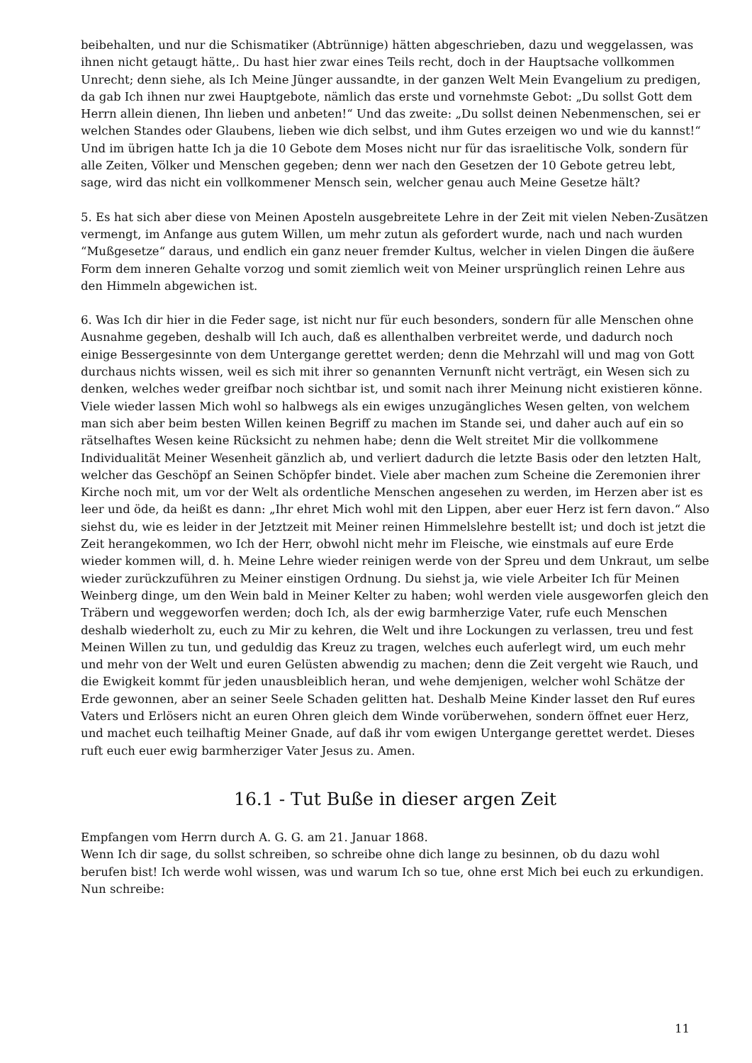beibehalten, und nur die Schismatiker (Abtrünnige) hätten abgeschrieben, dazu und weggelassen, was ihnen nicht getaugt hätte,. Du hast hier zwar eines Teils recht, doch in der Hauptsache vollkommen Unrecht; denn siehe, als Ich Meine Jünger aussandte, in der ganzen Welt Mein Evangelium zu predigen, da gab Ich ihnen nur zwei Hauptgebote, nämlich das erste und vornehmste Gebot: „Du sollst Gott dem Herrn allein dienen, Ihn lieben und anbeten!“ Und das zweite: „Du sollst deinen Nebenmenschen, sei er welchen Standes oder Glaubens, lieben wie dich selbst, und ihm Gutes erzeigen wo und wie du kannst!“ Und im übrigen hatte Ich ja die 10 Gebote dem Moses nicht nur für das israelitische Volk, sondern für alle Zeiten, Völker und Menschen gegeben; denn wer nach den Gesetzen der 10 Gebote getreu lebt, sage, wird das nicht ein vollkommener Mensch sein, welcher genau auch Meine Gesetze hält?
5. Es hat sich aber diese von Meinen Aposteln ausgebreitete Lehre in der Zeit mit vielen Neben-Zusätzen vermengt, im Anfange aus gutem Willen, um mehr zutun als gefordert wurde, nach und nach wurden “Mußgesetze“ daraus, und endlich ein ganz neuer fremder Kultus, welcher in vielen Dingen die äußere Form dem inneren Gehalte vorzog und somit ziemlich weit von Meiner ursprünglich reinen Lehre aus den Himmeln abgewichen ist.
6. Was Ich dir hier in die Feder sage, ist nicht nur für euch besonders, sondern für alle Menschen ohne Ausnahme gegeben, deshalb will Ich auch, daß es allenthalben verbreitet werde, und dadurch noch einige Bessergesinnte von dem Untergange gerettet werden; denn die Mehrzahl will und mag von Gott durchaus nichts wissen, weil es sich mit ihrer so genannten Vernunft nicht verträgt, ein Wesen sich zu denken, welches weder greifbar noch sichtbar ist, und somit nach ihrer Meinung nicht existieren könne. Viele wieder lassen Mich wohl so halbwegs als ein ewiges unzugängliches Wesen gelten, von welchem man sich aber beim besten Willen keinen Begriff zu machen im Stande sei, und daher auch auf ein so rätselhaftes Wesen keine Rücksicht zu nehmen habe; denn die Welt streitet Mir die vollkommene Individualität Meiner Wesenheit gänzlich ab, und verliert dadurch die letzte Basis oder den letzten Halt, welcher das Geschöpf an Seinen Schöpfer bindet. Viele aber machen zum Scheine die Zeremonien ihrer Kirche noch mit, um vor der Welt als ordentliche Menschen angesehen zu werden, im Herzen aber ist es leer und öde, da heißt es dann: „Ihr ehret Mich wohl mit den Lippen, aber euer Herz ist fern davon.“ Also siehst du, wie es leider in der Jetztzeit mit Meiner reinen Himmelslehre bestellt ist; und doch ist jetzt die Zeit herangekommen, wo Ich der Herr, obwohl nicht mehr im Fleische, wie einstmals auf eure Erde wieder kommen will, d. h. Meine Lehre wieder reinigen werde von der Spreu und dem Unkraut, um selbe wieder zurückzuführen zu Meiner einstigen Ordnung. Du siehst ja, wie viele Arbeiter Ich für Meinen Weinberg dinge, um den Wein bald in Meiner Kelter zu haben; wohl werden viele ausgeworfen gleich den Träbern und weggeworfen werden; doch Ich, als der ewig barmherzige Vater, rufe euch Menschen deshalb wiederholt zu, euch zu Mir zu kehren, die Welt und ihre Lockungen zu verlassen, treu und fest Meinen Willen zu tun, und geduldig das Kreuz zu tragen, welches euch auferlegt wird, um euch mehr und mehr von der Welt und euren Gelüsten abwendig zu machen; denn die Zeit vergeht wie Rauch, und die Ewigkeit kommt für jeden unausbleiblich heran, und wehe demjenigen, welcher wohl Schätze der Erde gewonnen, aber an seiner Seele Schaden gelitten hat. Deshalb Meine Kinder lasset den Ruf eures Vaters und Erlösers nicht an euren Ohren gleich dem Winde vorüberwehen, sondern öffnet euer Herz, und machet euch teilhaftig Meiner Gnade, auf daß ihr vom ewigen Untergange gerettet werdet. Dieses ruft euch euer ewig barmherziger Vater Jesus zu. Amen.
16.1 - Tut Buße in dieser argen Zeit
Empfangen vom Herrn durch A. G. G. am 21. Januar 1868.
Wenn Ich dir sage, du sollst schreiben, so schreibe ohne dich lange zu besinnen, ob du dazu wohl berufen bist! Ich werde wohl wissen, was und warum Ich so tue, ohne erst Mich bei euch zu erkundigen. Nun schreibe:
11